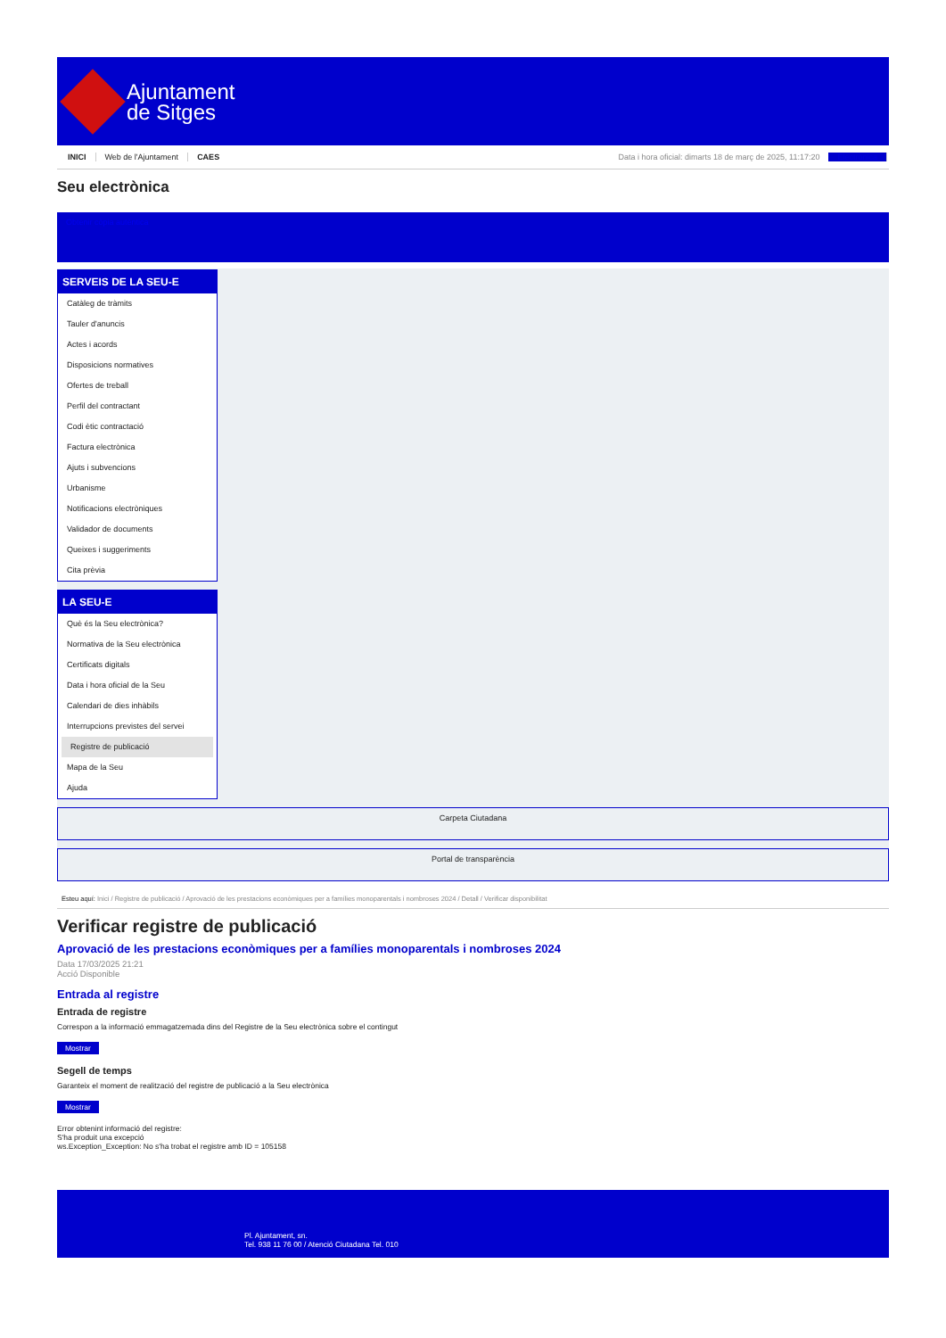Ajuntament
de Sitges
INICI Web de l'Ajuntament CAES Data i hora oficial: dimarts 18 de març de 2025, 11:17:20 Electrònica
Seu electrònica
Obtenir còpia autèntica
SERVEIS DE LA SEU-E
Catàleg de tràmits
Tauler d'anuncis
Actes i acords
Disposicions normatives
Ofertes de treball
Perfil del contractant
Codi ètic contractació
Factura electrònica
Ajuts i subvencions
Urbanisme
Notificacions electròniques
Validador de documents
Queixes i suggeriments
Cita prèvia
LA SEU-E
Què és la Seu electrònica?
Normativa de la Seu electrònica
Certificats digitals
Data i hora oficial de la Seu
Calendari de dies inhàbils
Interrupcions previstes del servei
Registre de publicació
Mapa de la Seu
Ajuda
Carpeta Ciutadana
Portal de transparència
Esteu aquí: Inici / Registre de publicació / Aprovació de les prestacions econòmiques per a famílies monoparentals i nombroses 2024 / Detall / Verificar disponibilitat
Verificar registre de publicació
Aprovació de les prestacions econòmiques per a famílies monoparentals i nombroses 2024
Data 17/03/2025 21:21
Acció Disponible
Entrada al registre
Entrada de registre
Correspon a la informació emmagatzemada dins del Registre de la Seu electrònica sobre el contingut
Mostrar
Segell de temps
Garanteix el moment de realització del registre de publicació a la Seu electrònica
Mostrar
Error obtenint informació del registre:
S'ha produit una excepció
ws.Exception_Exception: No s'ha trobat el registre amb ID = 105158
Pl. Ajuntament, sn.
Tel. 938 11 76 00 / Atenció Ciutadana Tel. 010